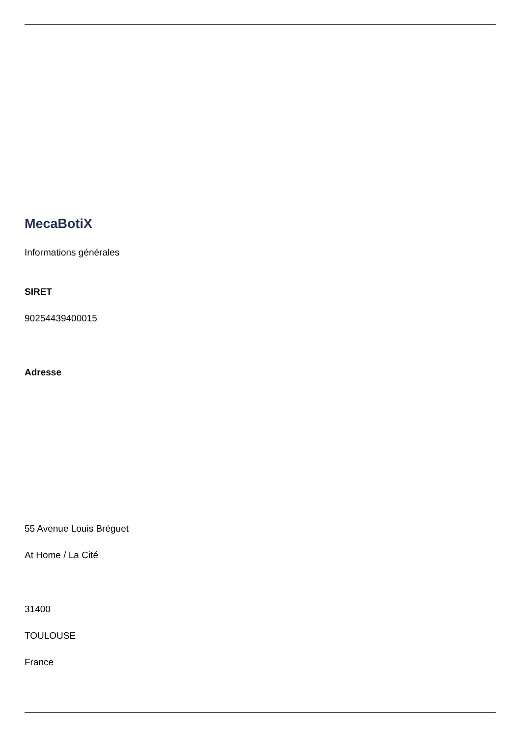MecaBotiX
Informations générales
SIRET
90254439400015
Adresse
55 Avenue Louis Bréguet
At Home / La Cité
31400
TOULOUSE
France